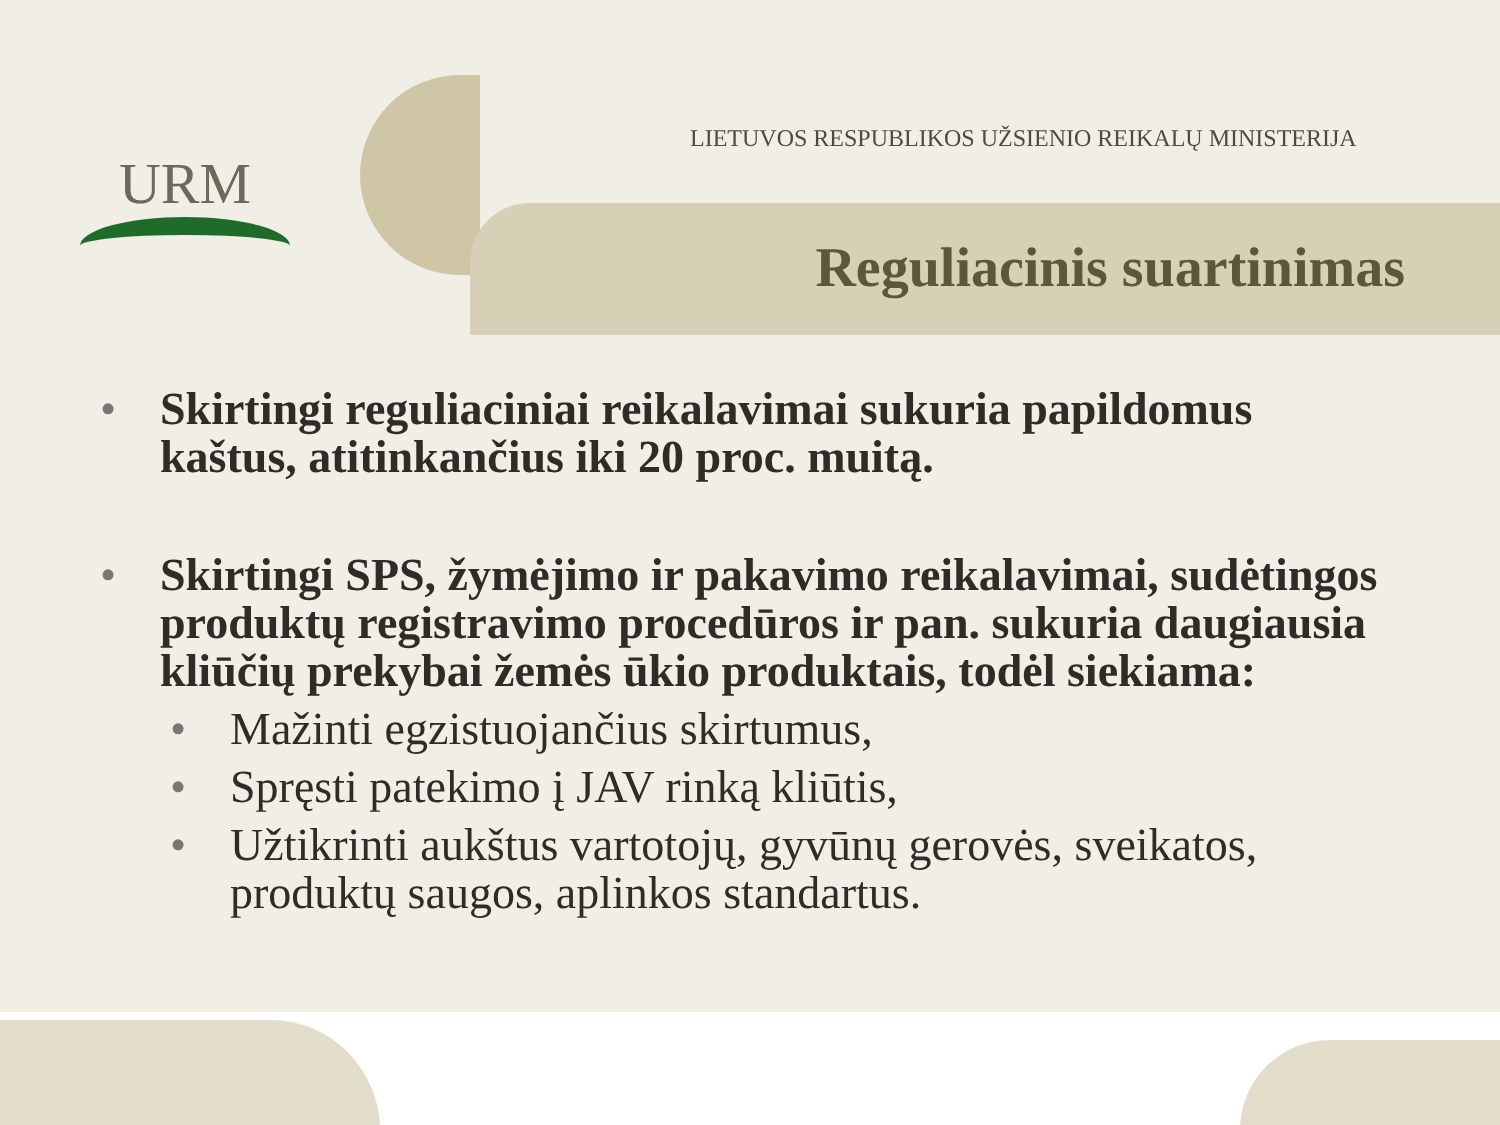URM
LIETUVOS RESPUBLIKOS UŽSIENIO REIKALŲ MINISTERIJA
Reguliacinis suartinimas
• Skirtingi reguliaciniai reikalavimai sukuria papildomus kaštus, atitinkančius iki 20 proc. muitą.
• Skirtingi SPS, žymėjimo ir pakavimo reikalavimai, sudėtingos produktų registravimo procedūros ir pan. sukuria daugiausia kliūčių prekybai žemės ūkio produktais, todėl siekiama:
• Mažinti egzistuojančius skirtumus,
• Spręsti patekimo į JAV rinką kliūtis,
• Užtikrinti aukštus vartotojų, gyvūnų gerovės, sveikatos, produktų saugos, aplinkos standartus.